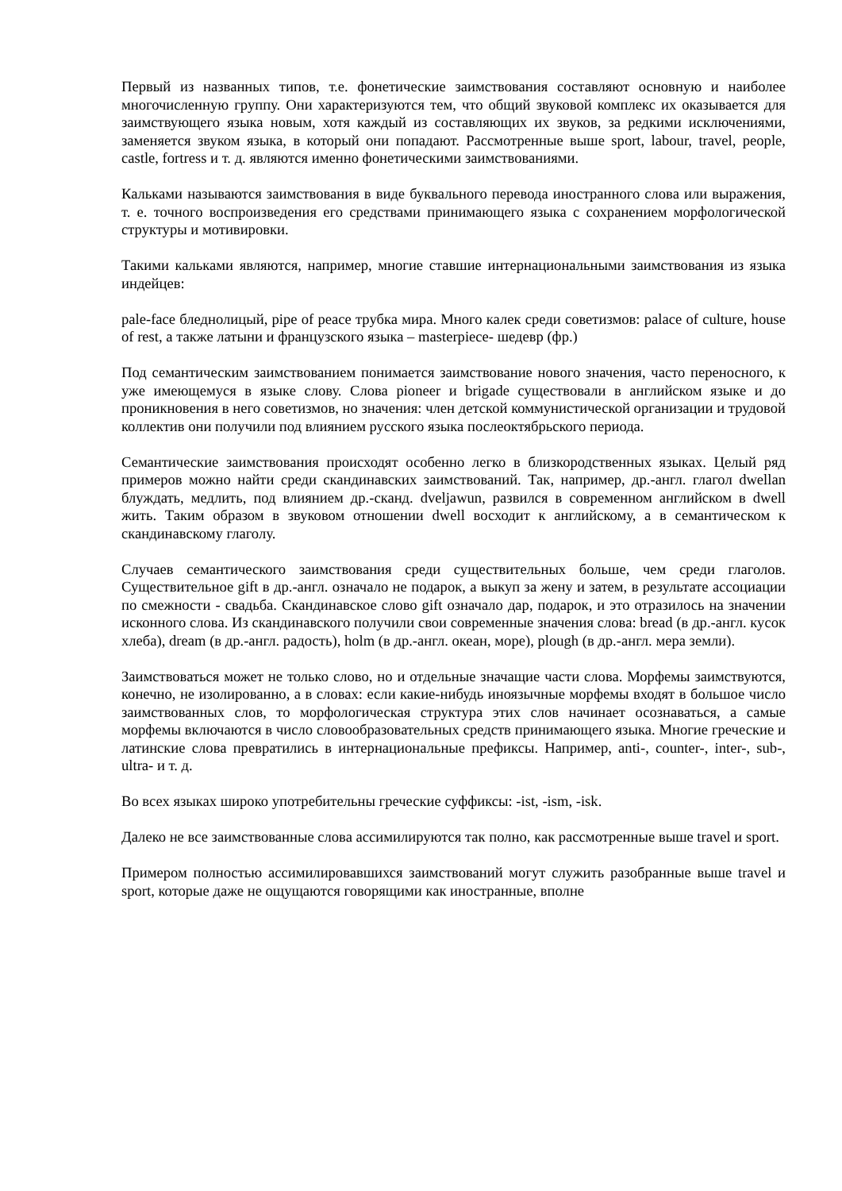Первый из названных типов, т.е. фонетические заимствования составляют основную и наиболее многочисленную группу. Они характеризуются тем, что общий звуковой комплекс их оказывается для заимствующего языка новым, хотя каждый из составляющих их звуков, за редкими исключениями, заменяется звуком языка, в который они попадают. Рассмотренные выше sport, labour, travel, people, castle, fortress и т. д. являются именно фонетическими заимствованиями.
Кальками называются заимствования в виде буквального перевода иностранного слова или выражения, т. е. точного воспроизведения его средствами принимающего языка с сохранением морфологической структуры и мотивировки.
Такими кальками являются, например, многие ставшие интернациональными заимствования из языка индейцев:
pale-face бледнолицый, pipe of peace трубка мира. Много калек среди советизмов: palace of culture, house of rest, а также латыни и французского языка – masterpiece- шедевр (фр.)
Под семантическим заимствованием понимается заимствование нового значения, часто переносного, к уже имеющемуся в языке слову. Слова pioneer и brigade существовали в английском языке и до проникновения в него советизмов, но значения: член детской коммунистической организации и трудовой коллектив они получили под влиянием русского языка послеоктябрьского периода.
Семантические заимствования происходят особенно легко в близкородственных языках. Целый ряд примеров можно найти среди скандинавских заимствований. Так, например, др.-англ. глагол dwellan блуждать, медлить, под влиянием др.-сканд. dveljawun, развился в современном английском в dwell жить. Таким образом в звуковом отношении dwell восходит к английскому, а в семантическом к скандинавскому глаголу.
Случаев семантического заимствования среди существительных больше, чем среди глаголов. Существительное gift в др.-англ. означало не подарок, а выкуп за жену и затем, в результате ассоциации по смежности - свадьба. Скандинавское слово gift означало дар, подарок, и это отразилось на значении исконного слова. Из скандинавского получили свои современные значения слова: bread (в др.-англ. кусок хлеба), dream (в др.-англ. радость), holm (в др.-англ. океан, море), plough (в др.-англ. мера земли).
Заимствоваться может не только слово, но и отдельные значащие части слова. Морфемы заимствуются, конечно, не изолированно, а в словах: если какие-нибудь иноязычные морфемы входят в большое число заимствованных слов, то морфологическая структура этих слов начинает осознаваться, а самые морфемы включаются в число словообразовательных средств принимающего языка. Многие греческие и латинские слова превратились в интернациональные префиксы. Например, anti-, counter-, inter-, sub-, ultra- и т. д.
Во всех языках широко употребительны греческие суффиксы: -ist, -ism, -isk.
Далеко не все заимствованные слова ассимилируются так полно, как рассмотренные выше travel и sport.
Примером полностью ассимилировавшихся заимствований могут служить разобранные выше travel и sport, которые даже не ощущаются говорящими как иностранные, вполне